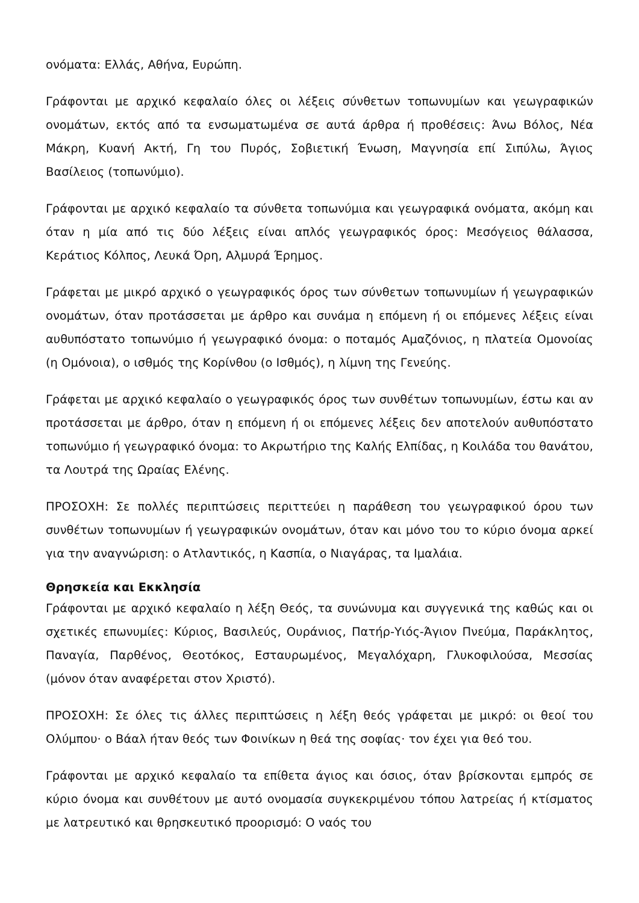ονόματα: Ελλάς, Αθήνα, Ευρώπη.
Γράφονται με αρχικό κεφαλαίο όλες οι λέξεις σύνθετων τοπωνυμίων και γεωγραφικών ονομάτων, εκτός από τα ενσωματωμένα σε αυτά άρθρα ή προθέσεις: Άνω Βόλος, Νέα Μάκρη, Κυανή Ακτή, Γη του Πυρός, Σοβιετική Ένωση, Μαγνησία επί Σιπύλω, Άγιος Βασίλειος (τοπωνύμιο).
Γράφονται με αρχικό κεφαλαίο τα σύνθετα τοπωνύμια και γεωγραφικά ονόματα, ακόμη και όταν η μία από τις δύο λέξεις είναι απλός γεωγραφικός όρος: Μεσόγειος θάλασσα, Κεράτιος Κόλπος, Λευκά Όρη, Αλμυρά Έρημος.
Γράφεται με μικρό αρχικό ο γεωγραφικός όρος των σύνθετων τοπωνυμίων ή γεωγραφικών ονομάτων, όταν προτάσσεται με άρθρο και συνάμα η επόμενη ή οι επόμενες λέξεις είναι αυθυπόστατο τοπωνύμιο ή γεωγραφικό όνομα: ο ποταμός Αμαζόνιος, η πλατεία Ομονοίας (η Ομόνοια), ο ισθμός της Κορίνθου (ο Ισθμός), η λίμνη της Γενεύης.
Γράφεται με αρχικό κεφαλαίο ο γεωγραφικός όρος των συνθέτων τοπωνυμίων, έστω και αν προτάσσεται με άρθρο, όταν η επόμενη ή οι επόμενες λέξεις δεν αποτελούν αυθυπόστατο τοπωνύμιο ή γεωγραφικό όνομα: το Ακρωτήριο της Καλής Ελπίδας, η Κοιλάδα του θανάτου, τα Λουτρά της Ωραίας Ελένης.
ΠΡΟΣΟΧΗ: Σε πολλές περιπτώσεις περιττεύει η παράθεση του γεωγραφικού όρου των συνθέτων τοπωνυμίων ή γεωγραφικών ονομάτων, όταν και μόνο του το κύριο όνομα αρκεί για την αναγνώριση: ο Ατλαντικός, η Κασπία, ο Νιαγάρας, τα Ιμαλάια.
Θρησκεία και Εκκλησία
Γράφονται με αρχικό κεφαλαίο η λέξη Θεός, τα συνώνυμα και συγγενικά της καθώς και οι σχετικές επωνυμίες: Κύριος, Βασιλεύς, Ουράνιος, Πατήρ-Υιός-Άγιον Πνεύμα, Παράκλητος, Παναγία, Παρθένος, Θεοτόκος, Εσταυρωμένος, Μεγαλόχαρη, Γλυκοφιλούσα, Μεσσίας (μόνον όταν αναφέρεται στον Χριστό).
ΠΡΟΣΟΧΗ: Σε όλες τις άλλες περιπτώσεις η λέξη θεός γράφεται με μικρό: οι θεοί του Ολύμπου· ο Βάαλ ήταν θεός των Φοινίκων η θεά της σοφίας· τον έχει για θεό του.
Γράφονται με αρχικό κεφαλαίο τα επίθετα άγιος και όσιος, όταν βρίσκονται εμπρός σε κύριο όνομα και συνθέτουν με αυτό ονομασία συγκεκριμένου τόπου λατρείας ή κτίσματος με λατρευτικό και θρησκευτικό προορισμό: Ο ναός του